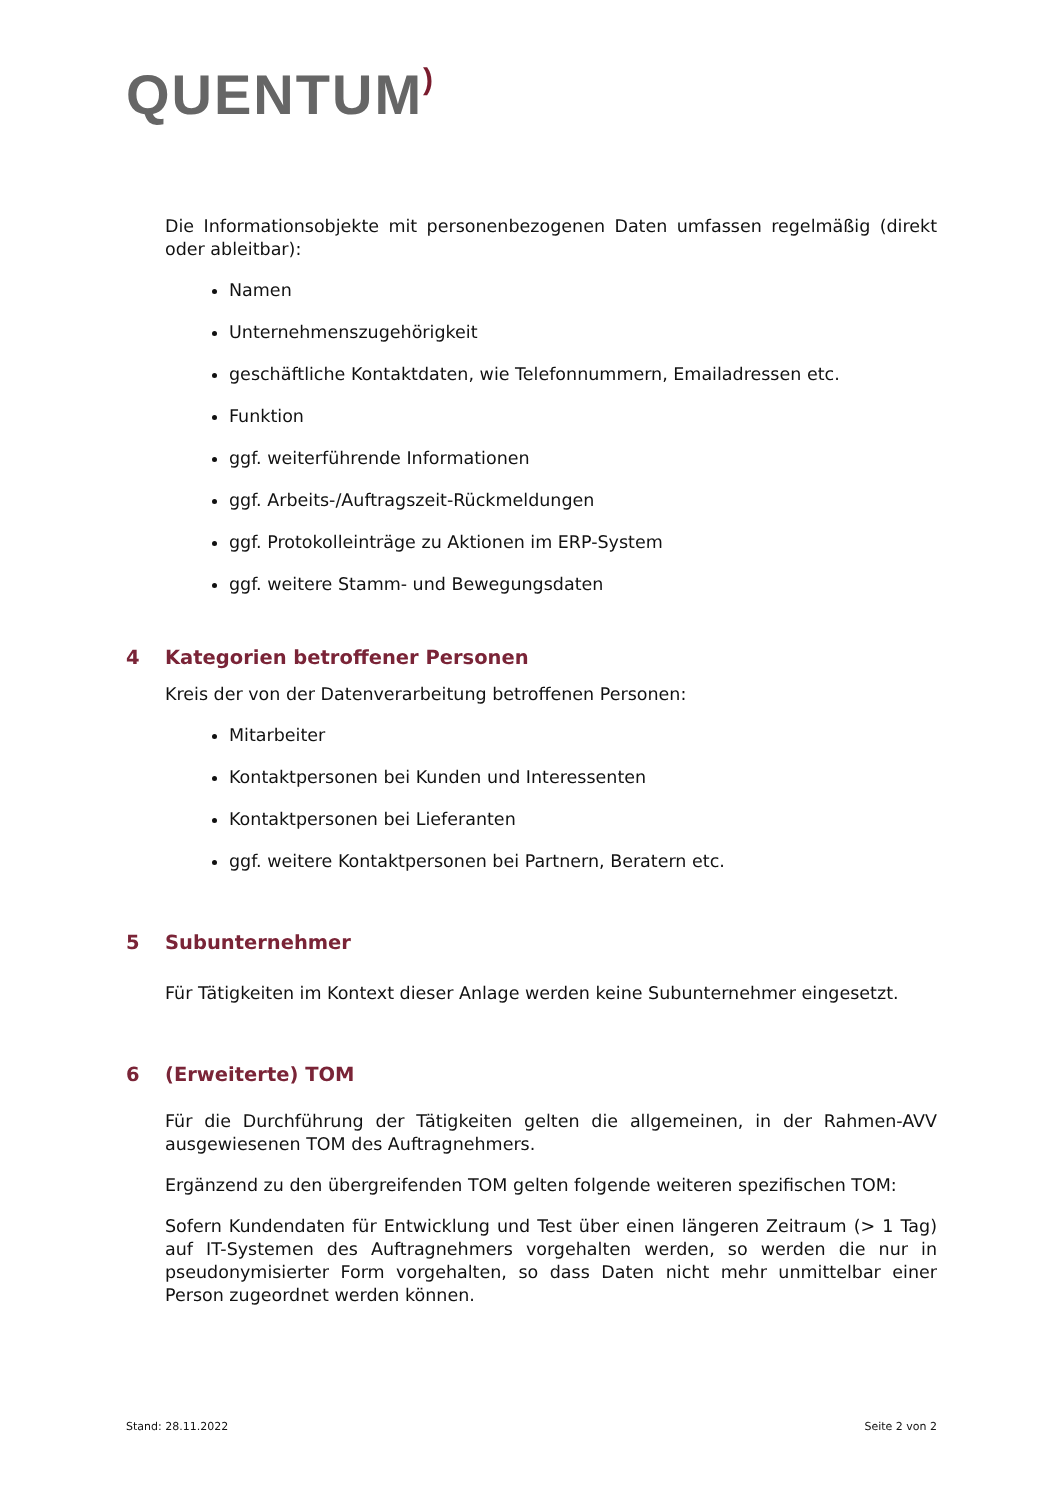QUENTUM)
Die Informationsobjekte mit personenbezogenen Daten umfassen regelmäßig (direkt oder ableitbar):
Namen
Unternehmenszugehörigkeit
geschäftliche Kontaktdaten, wie Telefonnummern, Emailadressen etc.
Funktion
ggf. weiterführende Informationen
ggf. Arbeits-/Auftragszeit-Rückmeldungen
ggf. Protokolleinträge zu Aktionen im ERP-System
ggf. weitere Stamm- und Bewegungsdaten
4 Kategorien betroffener Personen
Kreis der von der Datenverarbeitung betroffenen Personen:
Mitarbeiter
Kontaktpersonen bei Kunden und Interessenten
Kontaktpersonen bei Lieferanten
ggf. weitere Kontaktpersonen bei Partnern, Beratern etc.
5 Subunternehmer
Für Tätigkeiten im Kontext dieser Anlage werden keine Subunternehmer eingesetzt.
6 (Erweiterte) TOM
Für die Durchführung der Tätigkeiten gelten die allgemeinen, in der Rahmen-AVV ausgewiesenen TOM des Auftragnehmers.
Ergänzend zu den übergreifenden TOM gelten folgende weiteren spezifischen TOM:
Sofern Kundendaten für Entwicklung und Test über einen längeren Zeitraum (> 1 Tag) auf IT-Systemen des Auftragnehmers vorgehalten werden, so werden die nur in pseudonymisierter Form vorgehalten, so dass Daten nicht mehr unmittelbar einer Person zugeordnet werden können.
Stand: 28.11.2022 Seite 2 von 2